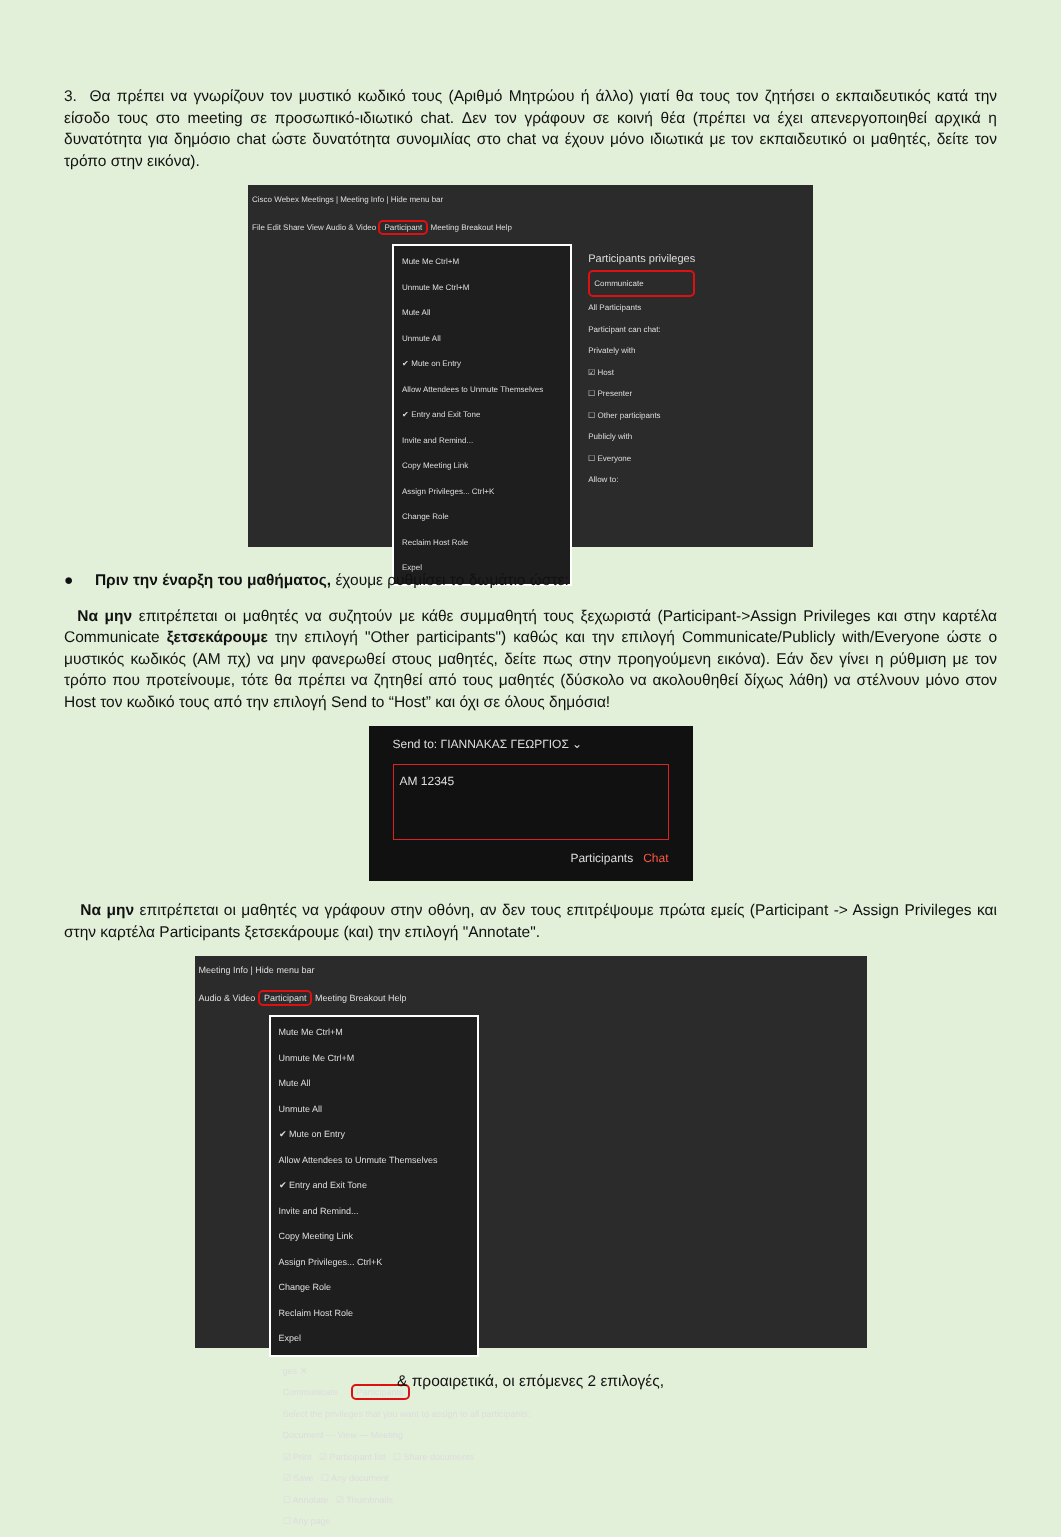3. Θα πρέπει να γνωρίζουν τον μυστικό κωδικό τους (Αριθμό Μητρώου ή άλλο) γιατί θα τους τον ζητήσει ο εκπαιδευτικός κατά την είσοδο τους στο meeting σε προσωπικό-ιδιωτικό chat. Δεν τον γράφουν σε κοινή θέα (πρέπει να έχει απενεργοποιηθεί αρχικά η δυνατότητα για δημόσιο chat ώστε δυνατότητα συνομιλίας στο chat να έχουν μόνο ιδιωτικά με τον εκπαιδευτικό οι μαθητές, δείτε τον τρόπο στην εικόνα).
Cisco Webex Meetings | Meeting Info | Hide menu bar
File Edit Share View Audio & Video Participant Meeting Breakout Help
Mute Me Ctrl+M
Unmute Me Ctrl+M
Mute All
Unmute All
✔ Mute on Entry
Allow Attendees to Unmute Themselves
✔ Entry and Exit Tone
Invite and Remind...
Copy Meeting Link
Assign Privileges... Ctrl+K
Change Role
Reclaim Host Role
Expel
Participants privileges
Communicate
All Participants
Participant can chat:
Privately with
☑ Host
☐ Presenter
☐ Other participants
Publicly with
☐ Everyone
Allow to:
● Πριν την έναρξη του μαθήματος, έχουμε ρυθμίσει το δωμάτιο ώστε:
Να μην επιτρέπεται οι μαθητές να συζητούν με κάθε συμμαθητή τους ξεχωριστά (Participant->Assign Privileges και στην καρτέλα Communicate ξετσεκάρουμε την επιλογή "Other participants") καθώς και την επιλογή Communicate/Publicly with/Everyone ώστε ο μυστικός κωδικός (AM πχ) να μην φανερωθεί στους μαθητές, δείτε πως στην προηγούμενη εικόνα). Εάν δεν γίνει η ρύθμιση με τον τρόπο που προτείνουμε, τότε θα πρέπει να ζητηθεί από τους μαθητές (δύσκολο να ακολουθηθεί δίχως λάθη) να στέλνουν μόνο στον Host τον κωδικό τους από την επιλογή Send to “Host” και όχι σε όλους δημόσια!
Send to: ΓΙΑΝΝΑΚΑΣ ΓΕΩΡΓΙΟΣ ⌄
AM 12345
Participants Chat
Να μην επιτρέπεται οι μαθητές να γράφουν στην οθόνη, αν δεν τους επιτρέψουμε πρώτα εμείς (Participant -> Assign Privileges και στην καρτέλα Participants ξετσεκάρουμε (και) την επιλογή "Annotate".
Meeting Info | Hide menu bar
Audio & Video Participant Meeting Breakout Help
Mute Me Ctrl+M
Unmute Me Ctrl+M
Mute All
Unmute All
✔ Mute on Entry
Allow Attendees to Unmute Themselves
✔ Entry and Exit Tone
Invite and Remind...
Copy Meeting Link
Assign Privileges... Ctrl+K
Change Role
Reclaim Host Role
Expel
ges ✕
Communicate Participants
Select the privileges that you want to assign to all participants:
Document — View — Meeting
☑ Print ☑ Participant list ☐ Share documents
☑ Save ☐ Any document
☐ Annotate ☑ Thumbnails
☐ Any page
& προαιρετικά, οι επόμενες 2 επιλογές,